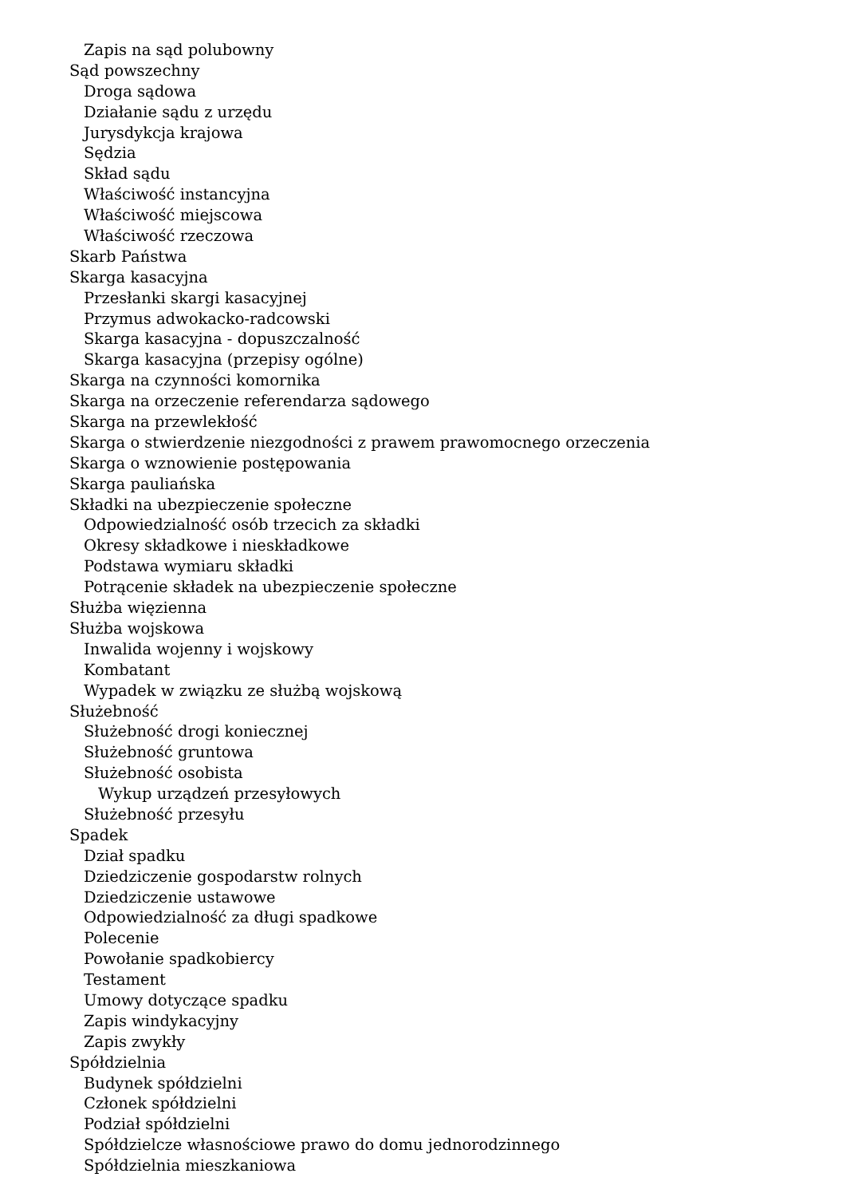Zapis na sąd polubowny
Sąd powszechny
Droga sądowa
Działanie sądu z urzędu
Jurysdykcja krajowa
Sędzia
Skład sądu
Właściwość instancyjna
Właściwość miejscowa
Właściwość rzeczowa
Skarb Państwa
Skarga kasacyjna
Przesłanki skargi kasacyjnej
Przymus adwokacko-radcowski
Skarga kasacyjna - dopuszczalność
Skarga kasacyjna (przepisy ogólne)
Skarga na czynności komornika
Skarga na orzeczenie referendarza sądowego
Skarga na przewlekłość
Skarga o stwierdzenie niezgodności z prawem prawomocnego orzeczenia
Skarga o wznowienie postępowania
Skarga pauliańska
Składki na ubezpieczenie społeczne
Odpowiedzialność osób trzecich za składki
Okresy składkowe i nieskładkowe
Podstawa wymiaru składki
Potrącenie składek na ubezpieczenie społeczne
Służba więzienna
Służba wojskowa
Inwalida wojenny i wojskowy
Kombatant
Wypadek w związku ze służbą wojskową
Służebność
Służebność drogi koniecznej
Służebność gruntowa
Służebność osobista
Wykup urządzeń przesyłowych
Służebność przesyłu
Spadek
Dział spadku
Dziedziczenie gospodarstw rolnych
Dziedziczenie ustawowe
Odpowiedzialność za długi spadkowe
Polecenie
Powołanie spadkobiercy
Testament
Umowy dotyczące spadku
Zapis windykacyjny
Zapis zwykły
Spółdzielnia
Budynek spółdzielni
Członek spółdzielni
Podział spółdzielni
Spółdzielcze własnościowe prawo do domu jednorodzinnego
Spółdzielnia mieszkaniowa